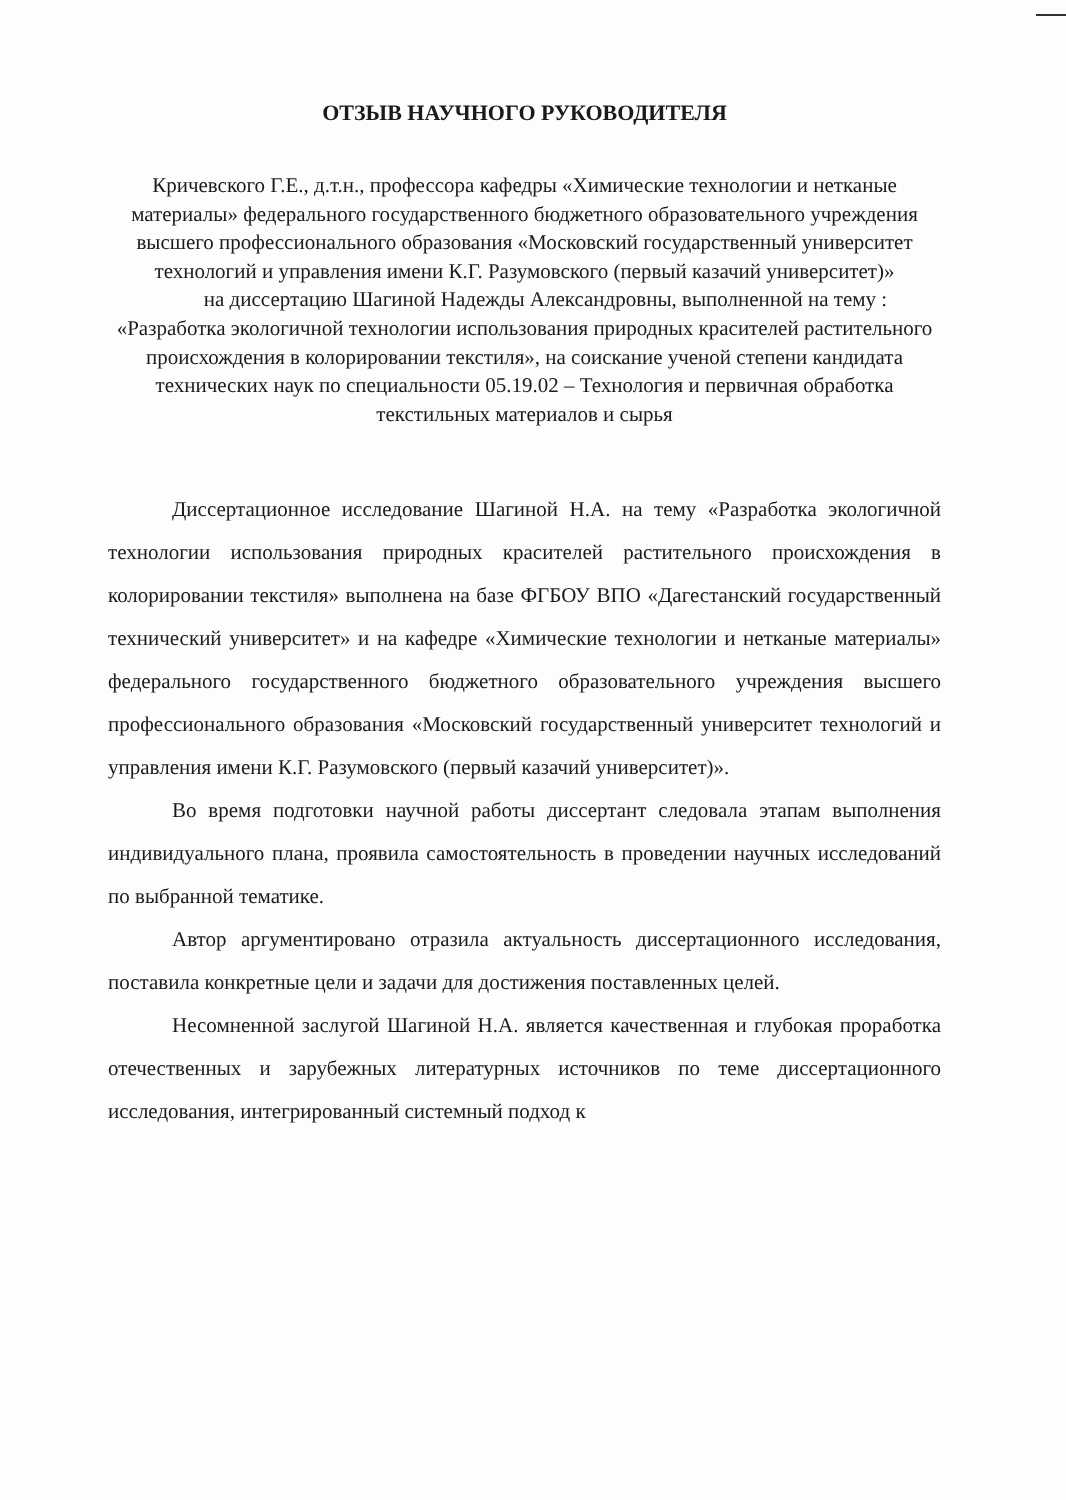ОТЗЫВ НАУЧНОГО РУКОВОДИТЕЛЯ
Кричевского Г.Е., д.т.н., профессора кафедры «Химические технологии и нетканые материалы» федерального государственного бюджетного образовательного учреждения высшего профессионального образования «Московский государственный университет технологий и управления имени К.Г. Разумовского (первый казачий университет)»
на диссертацию Шагиной Надежды Александровны, выполненной на тему : «Разработка экологичной технологии использования природных красителей растительного происхождения в колорировании текстиля», на соискание ученой степени кандидата технических наук по специальности 05.19.02 – Технология и первичная обработка текстильных материалов и сырья
Диссертационное исследование Шагиной Н.А. на тему «Разработка экологичной технологии использования природных красителей растительного происхождения в колорировании текстиля» выполнена на базе ФГБОУ ВПО «Дагестанский государственный технический университет» и на кафедре «Химические технологии и нетканые материалы» федерального государственного бюджетного образовательного учреждения высшего профессионального образования «Московский государственный университет технологий и управления имени К.Г. Разумовского (первый казачий университет)».
Во время подготовки научной работы диссертант следовала этапам выполнения индивидуального плана, проявила самостоятельность в проведении научных исследований по выбранной тематике.
Автор аргументировано отразила актуальность диссертационного исследования, поставила конкретные цели и задачи для достижения поставленных целей.
Несомненной заслугой Шагиной Н.А. является качественная и глубокая проработка отечественных и зарубежных литературных источников по теме диссертационного исследования, интегрированный системный подход к